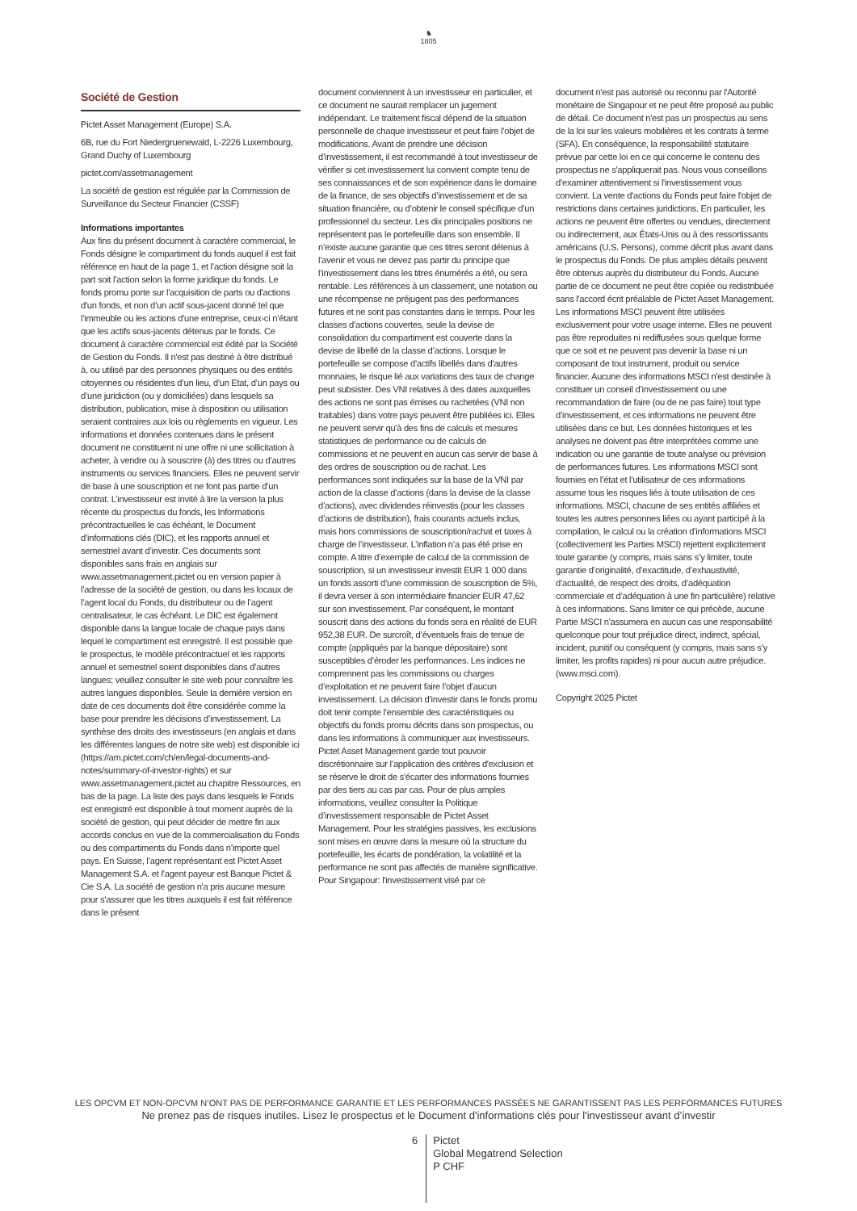♞
1805
Société de Gestion
Pictet Asset Management (Europe) S.A.
6B, rue du Fort Niedergruenewald, L-2226 Luxembourg, Grand Duchy of Luxembourg
pictet.com/assetmanagement
La société de gestion est régulée par la Commission de Surveillance du Secteur Financier (CSSF)
Informations importantes
Aux fins du présent document à caractère commercial, le Fonds désigne le compartiment du fonds auquel il est fait référence en haut de la page 1, et l’action désigne soit la part soit l’action selon la forme juridique du fonds. Le fonds promu porte sur l'acquisition de parts ou d'actions d'un fonds, et non d’un actif sous-jacent donné tel que l’immeuble ou les actions d'une entreprise, ceux-ci n’étant que les actifs sous-jacents détenus par le fonds. Ce document à caractère commercial est édité par la Société de Gestion du Fonds. Il n'est pas destiné à être distribué à, ou utilisé par des personnes physiques ou des entités citoyennes ou résidentes d’un lieu, d'un Etat, d’un pays ou d’une juridiction (ou y domiciliées) dans lesquels sa distribution, publication, mise à disposition ou utilisation seraient contraires aux lois ou règlements en vigueur. Les informations et données contenues dans le présent document ne constituent ni une offre ni une sollicitation à acheter, à vendre ou à souscrire (à) des titres ou d’autres instruments ou services financiers. Elles ne peuvent servir de base à une souscription et ne font pas partie d’un contrat. L’investisseur est invité à lire la version la plus récente du prospectus du fonds, les Informations précontractuelles le cas échéant, le Document d’informations clés (DIC), et les rapports annuel et semestriel avant d’investir. Ces documents sont disponibles sans frais en anglais sur www.assetmanagement.pictet ou en version papier à l’adresse de la société de gestion, ou dans les locaux de l’agent local du Fonds, du distributeur ou de l’agent centralisateur, le cas échéant. Le DIC est également disponible dans la langue locale de chaque pays dans lequel le compartiment est enregistré. Il est possible que le prospectus, le modèle précontractuel et les rapports annuel et semestriel soient disponibles dans d’autres langues; veuillez consulter le site web pour connaître les autres langues disponibles. Seule la dernière version en date de ces documents doit être considérée comme la base pour prendre les décisions d’investissement. La synthèse des droits des investisseurs (en anglais et dans les différentes langues de notre site web) est disponible ici (https://am.pictet.com/ch/en/legal-documents-and-notes/summary-of-investor-rights) et sur www.assetmanagement.pictet au chapitre Ressources, en bas de la page. La liste des pays dans lesquels le Fonds est enregistré est disponible à tout moment auprès de la société de gestion, qui peut décider de mettre fin aux accords conclus en vue de la commercialisation du Fonds ou des compartiments du Fonds dans n’importe quel pays. En Suisse, l’agent représentant est Pictet Asset Management S.A. et l’agent payeur est Banque Pictet & Cie S.A. La société de gestion n'a pris aucune mesure pour s'assurer que les titres auxquels il est fait référence dans le présent
document conviennent à un investisseur en particulier, et ce document ne saurait remplacer un jugement indépendant. Le traitement fiscal dépend de la situation personnelle de chaque investisseur et peut faire l’objet de modifications. Avant de prendre une décision d’investissement, il est recommandé à tout investisseur de vérifier si cet investissement lui convient compte tenu de ses connaissances et de son expérience dans le domaine de la finance, de ses objectifs d’investissement et de sa situation financière, ou d’obtenir le conseil spécifique d’un professionnel du secteur. Les dix principales positions ne représentent pas le portefeuille dans son ensemble. Il n’existe aucune garantie que ces titres seront détenus à l’avenir et vous ne devez pas partir du principe que l’investissement dans les titres énumérés a été, ou sera rentable. Les références à un classement, une notation ou une récompense ne préjugent pas des performances futures et ne sont pas constantes dans le temps. Pour les classes d’actions couvertes, seule la devise de consolidation du compartiment est couverte dans la devise de libellé de la classe d’actions. Lorsque le portefeuille se compose d'actifs libellés dans d'autres monnaies, le risque lié aux variations des taux de change peut subsister. Des VNI relatives à des dates auxquelles des actions ne sont pas émises ou rachetées (VNI non traitables) dans votre pays peuvent être publiées ici. Elles ne peuvent servir qu'à des fins de calculs et mesures statistiques de performance ou de calculs de commissions et ne peuvent en aucun cas servir de base à des ordres de souscription ou de rachat. Les performances sont indiquées sur la base de la VNI par action de la classe d’actions (dans la devise de la classe d’actions), avec dividendes réinvestis (pour les classes d’actions de distribution), frais courants actuels inclus, mais hors commissions de souscription/rachat et taxes à charge de l’investisseur. L’inflation n’a pas été prise en compte. A titre d’exemple de calcul de la commission de souscription, si un investisseur investit EUR 1 000 dans un fonds assorti d’une commission de souscription de 5%, il devra verser à son intermédiaire financier EUR 47,62 sur son investissement. Par conséquent, le montant souscrit dans des actions du fonds sera en réalité de EUR 952,38 EUR. De surcroît, d’éventuels frais de tenue de compte (appliqués par la banque dépositaire) sont susceptibles d’éroder les performances. Les indices ne comprennent pas les commissions ou charges d’exploitation et ne peuvent faire l’objet d’aucun investissement. La décision d’investir dans le fonds promu doit tenir compte l’ensemble des caractéristiques ou objectifs du fonds promu décrits dans son prospectus, ou dans les informations à communiquer aux investisseurs. Pictet Asset Management garde tout pouvoir discrétionnaire sur l’application des critères d'exclusion et se réserve le droit de s'écarter des informations fournies par des tiers au cas par cas. Pour de plus amples informations, veuillez consulter la Politique d’investissement responsable de Pictet Asset Management. Pour les stratégies passives, les exclusions sont mises en œuvre dans la mesure où la structure du portefeuille, les écarts de pondération, la volatilité et la performance ne sont pas affectés de manière significative.
Pour Singapour: l'investissement visé par ce
document n'est pas autorisé ou reconnu par l'Autorité monétaire de Singapour et ne peut être proposé au public de détail. Ce document n'est pas un prospectus au sens de la loi sur les valeurs mobilières et les contrats à terme (SFA). En conséquence, la responsabilité statutaire prévue par cette loi en ce qui concerne le contenu des prospectus ne s'appliquerait pas. Nous vous conseillons d’examiner attentivement si l'investissement vous convient. La vente d'actions du Fonds peut faire l'objet de restrictions dans certaines juridictions. En particulier, les actions ne peuvent être offertes ou vendues, directement ou indirectement, aux États-Unis ou à des ressortissants américains (U.S. Persons), comme décrit plus avant dans le prospectus du Fonds. De plus amples détails peuvent être obtenus auprès du distributeur du Fonds. Aucune partie de ce document ne peut être copiée ou redistribuée sans l'accord écrit préalable de Pictet Asset Management.
Les informations MSCI peuvent être utilisées exclusivement pour votre usage interne. Elles ne peuvent pas être reproduites ni rediffusées sous quelque forme que ce soit et ne peuvent pas devenir la base ni un composant de tout instrument, produit ou service financier. Aucune des informations MSCI n'est destinée à constituer un conseil d’investissement ou une recommandation de faire (ou de ne pas faire) tout type d’investissement, et ces informations ne peuvent être utilisées dans ce but. Les données historiques et les analyses ne doivent pas être interprétées comme une indication ou une garantie de toute analyse ou prévision de performances futures. Les informations MSCI sont fournies en l’état et l’utilisateur de ces informations assume tous les risques liés à toute utilisation de ces informations. MSCI, chacune de ses entités affiliées et toutes les autres personnes liées ou ayant participé à la compilation, le calcul ou la création d’informations MSCI (collectivement les Parties MSCI) rejettent explicitement toute garantie (y compris, mais sans s’y limiter, toute garantie d’originalité, d’exactitude, d’exhaustivité, d’actualité, de respect des droits, d’adéquation commerciale et d’adéquation à une fin particulière) relative à ces informations. Sans limiter ce qui précède, aucune Partie MSCI n'assumera en aucun cas une responsabilité quelconque pour tout préjudice direct, indirect, spécial, incident, punitif ou conséquent (y compris, mais sans s’y limiter, les profits rapides) ni pour aucun autre préjudice. (www.msci.com).
Copyright 2025 Pictet
LES OPCVM ET NON-OPCVM N’ONT PAS DE PERFORMANCE GARANTIE ET LES PERFORMANCES PASSÉES NE GARANTISSENT PAS LES PERFORMANCES FUTURES
Ne prenez pas de risques inutiles. Lisez le prospectus et le Document d'informations clés pour l'investisseur avant d’investir
6
Pictet
Global Megatrend Selection
P CHF